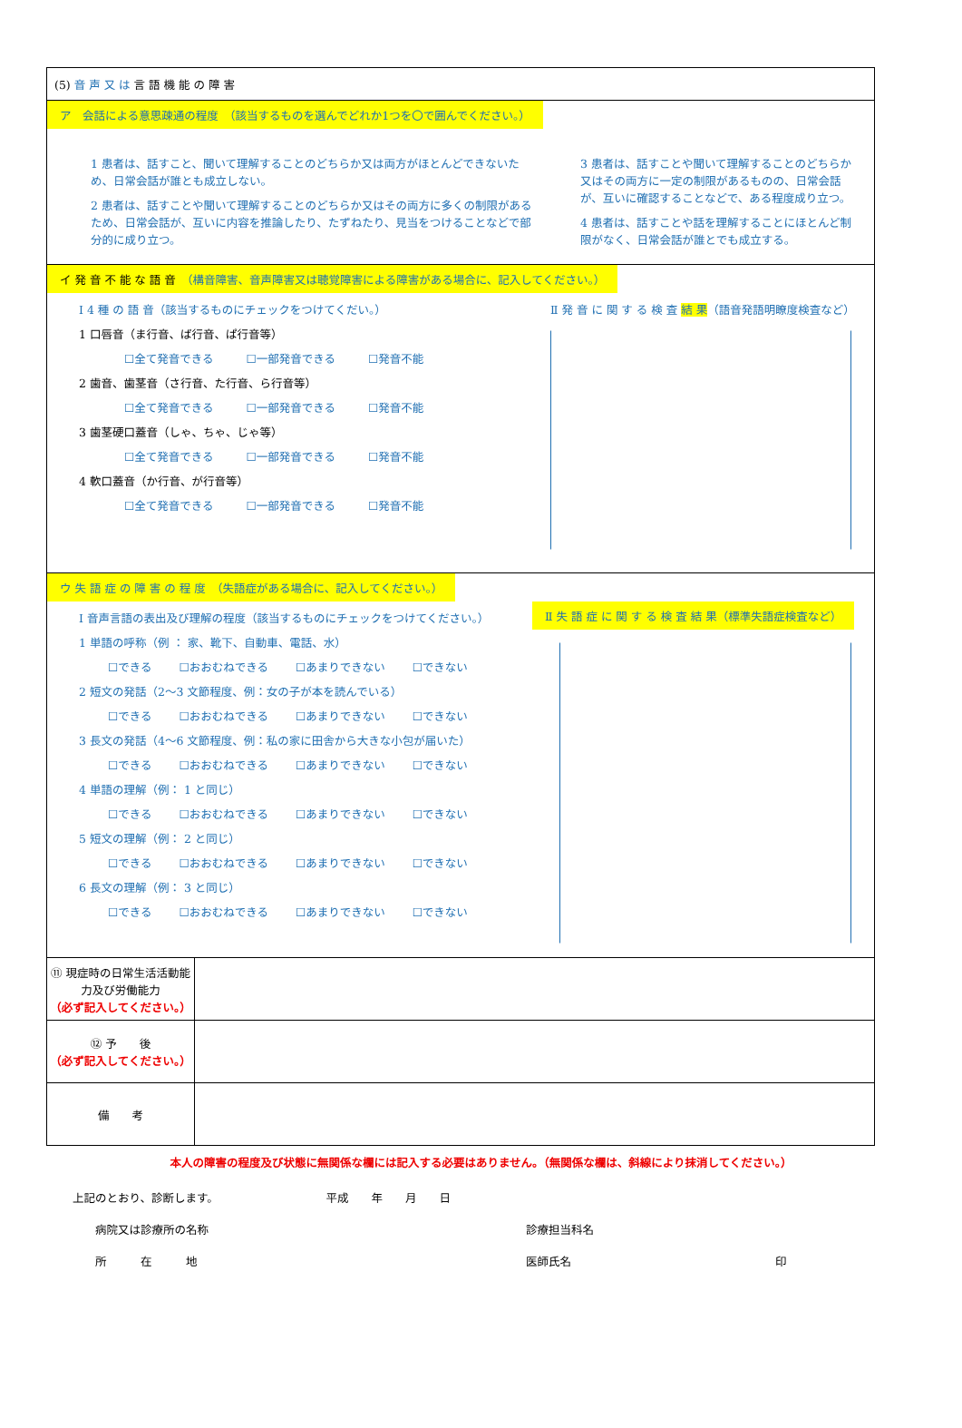(5) 音 声 又 は 言 語 機 能 の 障 害
ア　会話による意思疎通の程度　（該当するものを選んでどれか1つを〇で囲んでください。）
1 患者は、話すこと、聞いて理解することのどちらか又は両方がほとんどできないため、日常会話が誰とも成立しない。
2 患者は、話すことや聞いて理解することのどちらか又はその両方に多くの制限があるため、日常会話が、互いに内容を推論したり、たずねたり、見当をつけることなどで部分的に成り立つ。
3 患者は、話すことや聞いて理解することのどちらか又はその両方に一定の制限があるものの、日常会話が、互いに確認することなどで、ある程度成り立つ。
4 患者は、話すことや話を理解することにほとんど制限がなく、日常会話が誰とでも成立する。
イ 発 音 不 能 な 語 音　（構音障害、音声障害又は聴覚障害による障害がある場合に、記入してください。）
Ⅰ 4 種 の 語 音（該当するものにチェックをつけてくだい。）
1 口唇音（ま行音、ば行音、ぱ行音等）
☐全て発音できる ☐一部発音できる ☐発音不能
2 歯音、歯茎音（さ行音、た行音、ら行音等）
☐全て発音できる ☐一部発音できる ☐発音不能
3 歯茎硬口蓋音（しゃ、ちゃ、じゃ等）
☐全て発音できる ☐一部発音できる ☐発音不能
4 軟口蓋音（か行音、が行音等）
☐全て発音できる ☐一部発音できる ☐発音不能
Ⅱ 発 音 に 関 す る 検 査 結 果（語音発語明瞭度検査など）
ウ 失 語 症 の 障 害 の 程 度　（失語症がある場合に、記入してください。）
Ⅰ 音声言語の表出及び理解の程度（該当するものにチェックをつけてください。）
1 単語の呼称（例 ： 家、靴下、自動車、電話、水）
☐できる ☐おおむねできる ☐あまりできない ☐できない
2 短文の発話（2～3 文節程度、例：女の子が本を読んでいる）
☐できる ☐おおむねできる ☐あまりできない ☐できない
3 長文の発話（4～6 文節程度、例：私の家に田舎から大きな小包が届いた）
☐できる ☐おおむねできる ☐あまりできない ☐できない
4 単語の理解（例： 1 と同じ）
☐できる ☐おおむねできる ☐あまりできない ☐できない
5 短文の理解（例： 2 と同じ）
☐できる ☐おおむねできる ☐あまりできない ☐できない
6 長文の理解（例： 3 と同じ）
☐できる ☐おおむねできる ☐あまりできない ☐できない
Ⅱ 失 語 症 に 関 す る 検 査 結 果（標準失語症検査など）
| ⑪ 現症時の日常生活活動能力及び労働能力 （必ず記入してください。） | |
| ⑫ 予 後 （必ず記入してください。） | |
| 備 考 | |
本人の障害の程度及び状態に無関係な欄には記入する必要はありません。（無関係な欄は、斜線により抹消してください。）
上記のとおり、診断します。　　　　　　　　　　平成　　年　　月　　日
病院又は診療所の名称 診療担当科名
所　　　在　　　地 医師氏名　　　　　　　　　　　　　　　　　　印